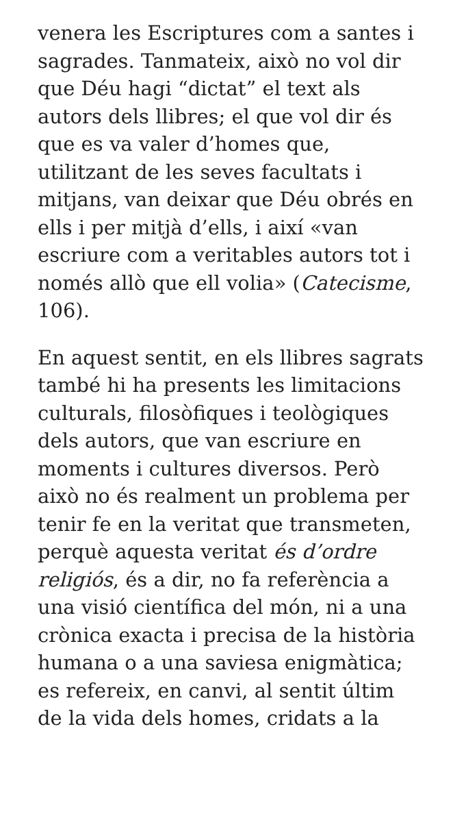venera les Escriptures com a santes i
sagrades. Tanmateix, això no vol dir
que Déu hagi “dictat” el text als
autors dels llibres; el que vol dir és
que es va valer d’homes que,
utilitzant de les seves facultats i
mitjans, van deixar que Déu obrés en
ells i per mitjà d’ells, i així «van
escriure com a veritables autors tot i
només allò que ell volia» (Catecisme,
106).
En aquest sentit, en els llibres sagrats
també hi ha presents les limitacions
culturals, filosòfiques i teològiques
dels autors, que van escriure en
moments i cultures diversos. Però
això no és realment un problema per
tenir fe en la veritat que transmeten,
perquè aquesta veritat és d’ordre
religiós, és a dir, no fa referència a
una visió científica del món, ni a una
crònica exacta i precisa de la història
humana o a una saviesa enigmàtica;
es refereix, en canvi, al sentit últim
de la vida dels homes, cridats a la